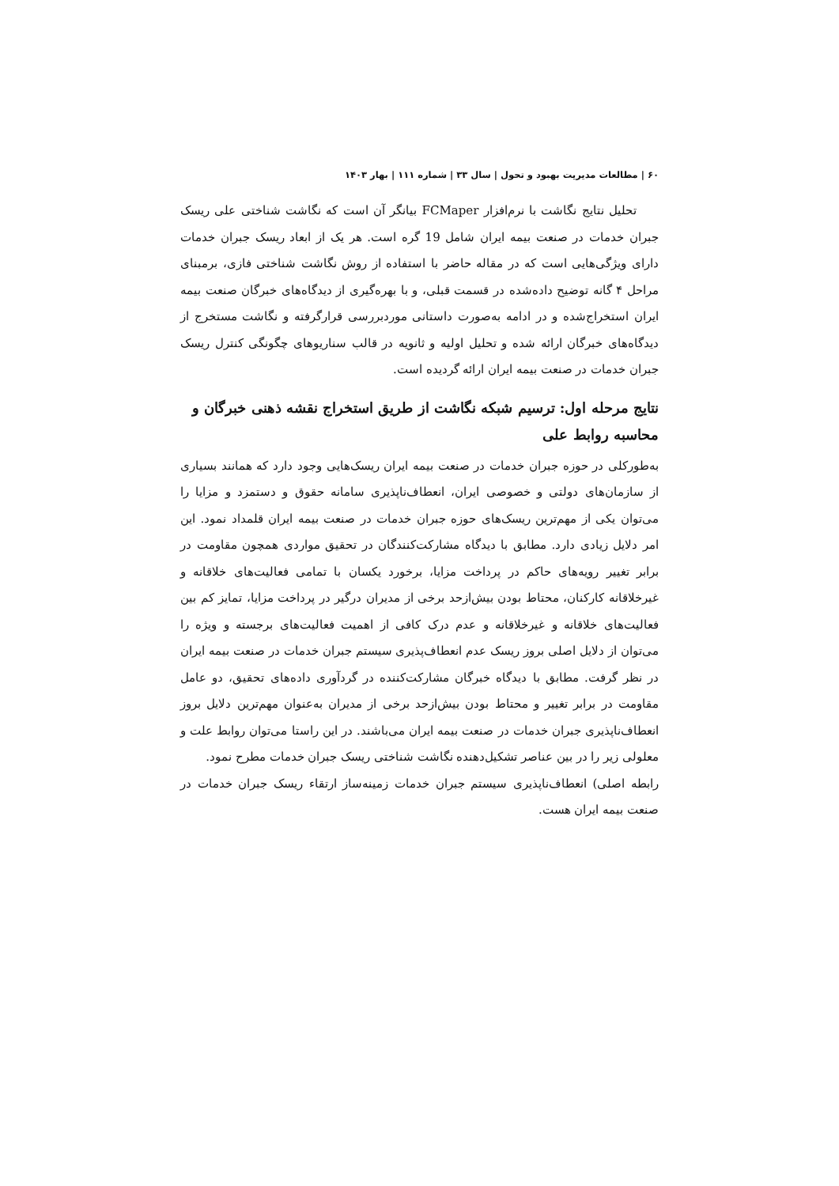۶۰ | مطالعات مدیریت بهبود و تحول | سال ۳۳ | شماره ۱۱۱ | بهار ۱۴۰۳
تحلیل نتایج نگاشت با نرم‌افزار FCMaper بیانگر آن است که نگاشت شناختی علی ریسک جبران خدمات در صنعت بیمه ایران شامل 19 گره است. هر یک از ابعاد ریسک جبران خدمات دارای ویژگی‌هایی است که در مقاله حاضر با استفاده از روش نگاشت شناختی فازی، برمبنای مراحل ۴ گانه توضیح داده‌شده در قسمت قبلی، و با بهره‌گیری از دیدگاه‌های خبرگان صنعت بیمه ایران استخراج‌شده و در ادامه به‌صورت داستانی موردبررسی قرارگرفته و نگاشت مستخرج از دیدگاه‌های خبرگان ارائه شده و تحلیل اولیه و ثانویه در قالب سناریوهای چگونگی کنترل ریسک جبران خدمات در صنعت بیمه ایران ارائه گردیده است.
نتایج مرحله اول: ترسیم شبکه نگاشت از طریق استخراج نقشه ذهنی خبرگان و محاسبه روابط علی
به‌طورکلی در حوزه جبران خدمات در صنعت بیمه ایران ریسک‌هایی وجود دارد که همانند بسیاری از سازمان‌های دولتی و خصوصی ایران، انعطاف‌ناپذیری سامانه حقوق و دستمزد و مزایا را می‌توان یکی از مهم‌ترین ریسک‌های حوزه جبران خدمات در صنعت بیمه ایران قلمداد نمود. این امر دلایل زیادی دارد. مطابق با دیدگاه مشارکت‌کنندگان در تحقیق مواردی همچون مقاومت در برابر تغییر رویه‌های حاکم در پرداخت مزایا، برخورد یکسان با تمامی فعالیت‌های خلاقانه و غیرخلاقانه کارکنان، محتاط بودن بیش‌ازحد برخی از مدیران درگیر در پرداخت مزایا، تمایز کم بین فعالیت‌های خلاقانه و غیرخلاقانه و عدم درک کافی از اهمیت فعالیت‌های برجسته و ویژه را می‌توان از دلایل اصلی بروز ریسک عدم انعطاف‌پذیری سیستم جبران خدمات در صنعت بیمه ایران در نظر گرفت. مطابق با دیدگاه خبرگان مشارکت‌کننده در گردآوری داده‌های تحقیق، دو عامل مقاومت در برابر تغییر و محتاط بودن بیش‌ازحد برخی از مدیران به‌عنوان مهم‌ترین دلایل بروز انعطاف‌ناپذیری جبران خدمات در صنعت بیمه ایران می‌باشند. در این راستا می‌توان روابط علت و معلولی زیر را در بین عناصر تشکیل‌دهنده نگاشت شناختی ریسک جبران خدمات مطرح نمود.
رابطه اصلی) انعطاف‌ناپذیری سیستم جبران خدمات زمینه‌ساز ارتقاء ریسک جبران خدمات در صنعت بیمه ایران هست.